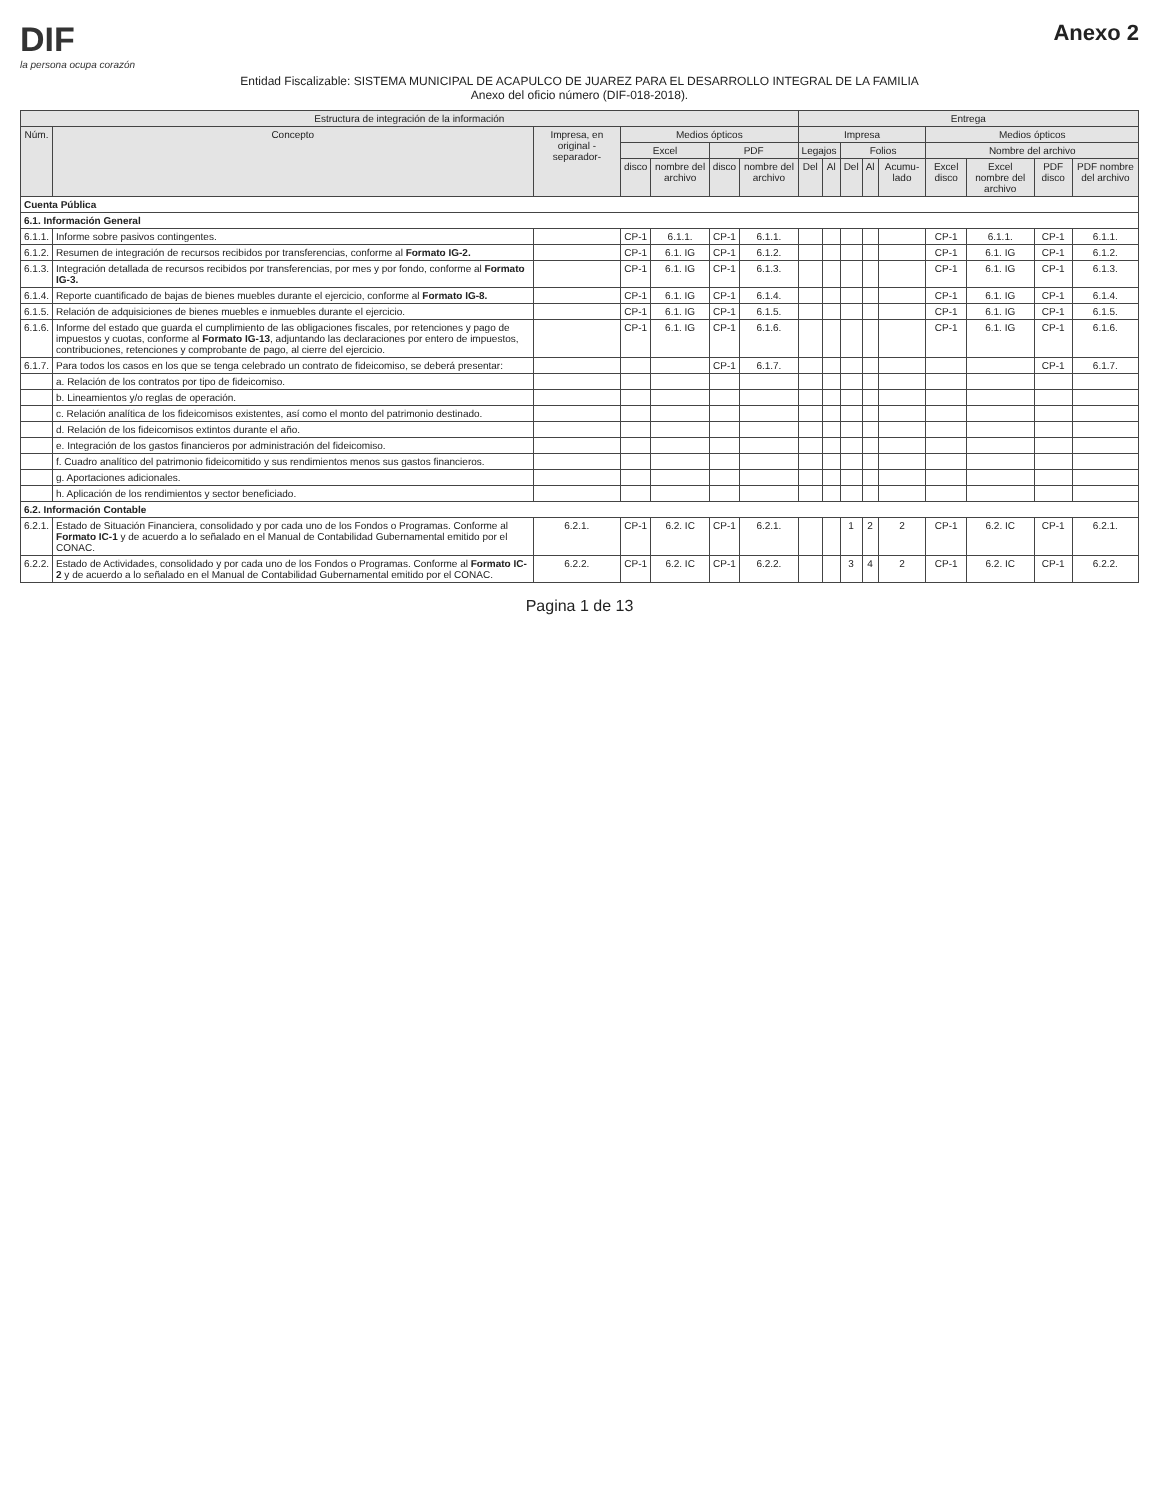DIF
la persona ocupa corazón
Anexo 2
Entidad Fiscalizable: SISTEMA MUNICIPAL DE ACAPULCO DE JUAREZ PARA EL DESARROLLO INTEGRAL DE LA FAMILIA
Anexo del oficio número (DIF-018-2018).
| Estructura de integración de la información | | | | | | | Entrega | | | | | | | | |
| --- | --- | --- | --- | --- | --- | --- | --- | --- | --- | --- | --- | --- | --- | --- | --- |
| Núm. | Concepto | Impresa, en original -separador- | Medios ópticos | | | | Impresa | | | | | Medios ópticos | | | |
| | | | Excel | | PDF | | Legajos | | Folios | | | Nombre del archivo | | | |
| | | | disco | nombre del archivo | disco | nombre del archivo | Del | Al | Del | Al | Acumu-lado | Excel disco | Excel nombre del archivo | PDF disco | PDF nombre del archivo |
| Cuenta Pública | | | | | | | | | | | | | | | |
| 6.1. Información General | | | | | | | | | | | | | | | |
| 6.1.1. | Informe sobre pasivos contingentes. | | CP-1 | 6.1.1. | CP-1 | 6.1.1. | | | | | | CP-1 | 6.1.1. | CP-1 | 6.1.1. |
| 6.1.2. | Resumen de integración de recursos recibidos por transferencias, conforme al Formato IG-2. | | CP-1 | 6.1. IG | CP-1 | 6.1.2. | | | | | | CP-1 | 6.1. IG | CP-1 | 6.1.2. |
| 6.1.3. | Integración detallada de recursos recibidos por transferencias, por mes y por fondo, conforme al Formato IG-3. | | CP-1 | 6.1. IG | CP-1 | 6.1.3. | | | | | | CP-1 | 6.1. IG | CP-1 | 6.1.3. |
| 6.1.4. | Reporte cuantificado de bajas de bienes muebles durante el ejercicio, conforme al Formato IG-8. | | CP-1 | 6.1. IG | CP-1 | 6.1.4. | | | | | | CP-1 | 6.1. IG | CP-1 | 6.1.4. |
| 6.1.5. | Relación de adquisiciones de bienes muebles e inmuebles durante el ejercicio. | | CP-1 | 6.1. IG | CP-1 | 6.1.5. | | | | | | CP-1 | 6.1. IG | CP-1 | 6.1.5. |
| 6.1.6. | Informe del estado que guarda el cumplimiento de las obligaciones fiscales, por retenciones y pago de impuestos y cuotas, conforme al Formato IG-13 , adjuntando las declaraciones por entero de impuestos, contribuciones, retenciones y comprobante de pago, al cierre del ejercicio. | | CP-1 | 6.1. IG | CP-1 | 6.1.6. | | | | | | CP-1 | 6.1. IG | CP-1 | 6.1.6. |
| 6.1.7. | Para todos los casos en los que se tenga celebrado un contrato de fideicomiso, se deberá presentar: | | | | CP-1 | 6.1.7. | | | | | | | | CP-1 | 6.1.7. |
| | a. Relación de los contratos por tipo de fideicomiso. | | | | | | | | | | | | | | |
| | b. Lineamientos y/o reglas de operación. | | | | | | | | | | | | | | |
| | c. Relación analítica de los fideicomisos existentes, así como el monto del patrimonio destinado. | | | | | | | | | | | | | | |
| | d. Relación de los fideicomisos extintos durante el año. | | | | | | | | | | | | | | |
| | e. Integración de los gastos financieros por administración del fideicomiso. | | | | | | | | | | | | | | |
| | f. Cuadro analítico del patrimonio fideicomitido y sus rendimientos menos sus gastos financieros. | | | | | | | | | | | | | | |
| | g. Aportaciones adicionales. | | | | | | | | | | | | | | |
| | h. Aplicación de los rendimientos y sector beneficiado. | | | | | | | | | | | | | | |
| 6.2. Información Contable | | | | | | | | | | | | | | | |
| 6.2.1. | Estado de Situación Financiera, consolidado y por cada uno de los Fondos o Programas. Conforme al Formato IC-1 y de acuerdo a lo señalado en el Manual de Contabilidad Gubernamental emitido por el CONAC. | 6.2.1. | CP-1 | 6.2. IC | CP-1 | 6.2.1. | | | 1 | 2 | 2 | CP-1 | 6.2. IC | CP-1 | 6.2.1. |
| 6.2.2. | Estado de Actividades, consolidado y por cada uno de los Fondos o Programas. Conforme al Formato IC-2 y de acuerdo a lo señalado en el Manual de Contabilidad Gubernamental emitido por el CONAC. | 6.2.2. | CP-1 | 6.2. IC | CP-1 | 6.2.2. | | | 3 | 4 | 2 | CP-1 | 6.2. IC | CP-1 | 6.2.2. |
Pagina 1 de 13